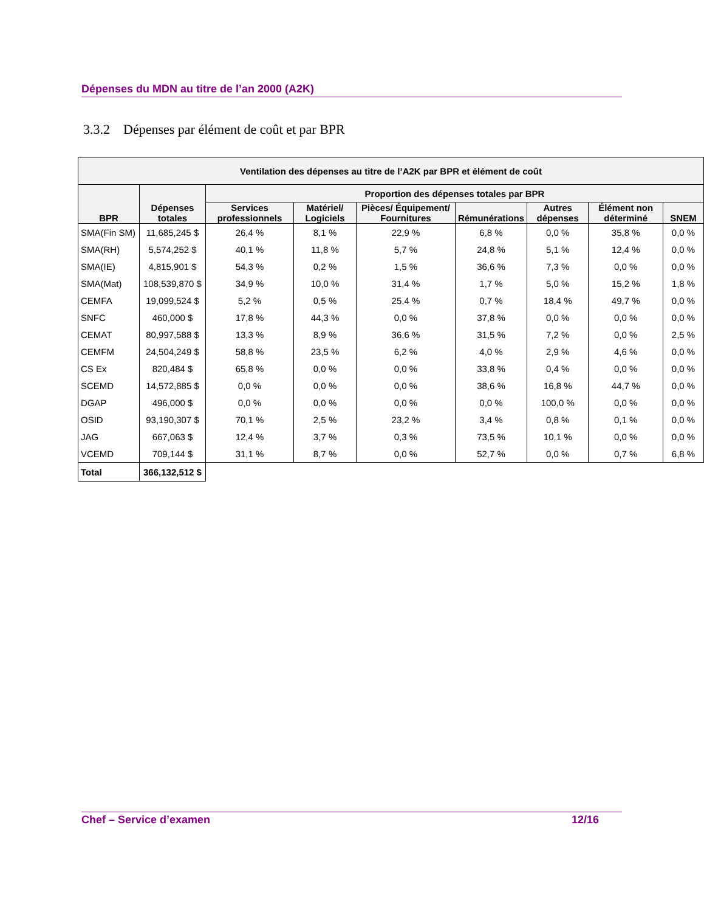Dépenses du MDN au titre de l’an 2000 (A2K)
3.3.2 Dépenses par élément de coût et par BPR
| Ventilation des dépenses au titre de l’A2K par BPR et élément de coût | | | | | | | | |
| --- | --- | --- | --- | --- | --- | --- | --- | --- |
| BPR | Dépenses totales | Proportion des dépenses totales par BPR | | | | | | |
| | | Services professionnels | Matériel/ Logiciels | Pièces/ Équipement/ Fournitures | Rémunérations | Autres dépenses | Élément non déterminé | SNEM |
| SMA(Fin SM) | 11,685,245 $ | 26,4 % | 8,1 % | 22,9 % | 6,8 % | 0,0 % | 35,8 % | 0,0 % |
| SMA(RH) | 5,574,252 $ | 40,1 % | 11,8 % | 5,7 % | 24,8 % | 5,1 % | 12,4 % | 0,0 % |
| SMA(IE) | 4,815,901 $ | 54,3 % | 0,2 % | 1,5 % | 36,6 % | 7,3 % | 0,0 % | 0,0 % |
| SMA(Mat) | 108,539,870 $ | 34,9 % | 10,0 % | 31,4 % | 1,7 % | 5,0 % | 15,2 % | 1,8 % |
| CEMFA | 19,099,524 $ | 5,2 % | 0,5 % | 25,4 % | 0,7 % | 18,4 % | 49,7 % | 0,0 % |
| SNFC | 460,000 $ | 17,8 % | 44,3 % | 0,0 % | 37,8 % | 0,0 % | 0,0 % | 0,0 % |
| CEMAT | 80,997,588 $ | 13,3 % | 8,9 % | 36,6 % | 31,5 % | 7,2 % | 0,0 % | 2,5 % |
| CEMFM | 24,504,249 $ | 58,8 % | 23,5 % | 6,2 % | 4,0 % | 2,9 % | 4,6 % | 0,0 % |
| CS Ex | 820,484 $ | 65,8 % | 0,0 % | 0,0 % | 33,8 % | 0,4 % | 0,0 % | 0,0 % |
| SCEMD | 14,572,885 $ | 0,0 % | 0,0 % | 0,0 % | 38,6 % | 16,8 % | 44,7 % | 0,0 % |
| DGAP | 496,000 $ | 0,0 % | 0,0 % | 0,0 % | 0,0 % | 100,0 % | 0,0 % | 0,0 % |
| OSID | 93,190,307 $ | 70,1 % | 2,5 % | 23,2 % | 3,4 % | 0,8 % | 0,1 % | 0,0 % |
| JAG | 667,063 $ | 12,4 % | 3,7 % | 0,3 % | 73,5 % | 10,1 % | 0,0 % | 0,0 % |
| VCEMD | 709,144 $ | 31,1 % | 8,7 % | 0,0 % | 52,7 % | 0,0 % | 0,7 % | 6,8 % |
| Total | 366,132,512 $ | | | | | | | |
Chef – Service d’examen 12/16